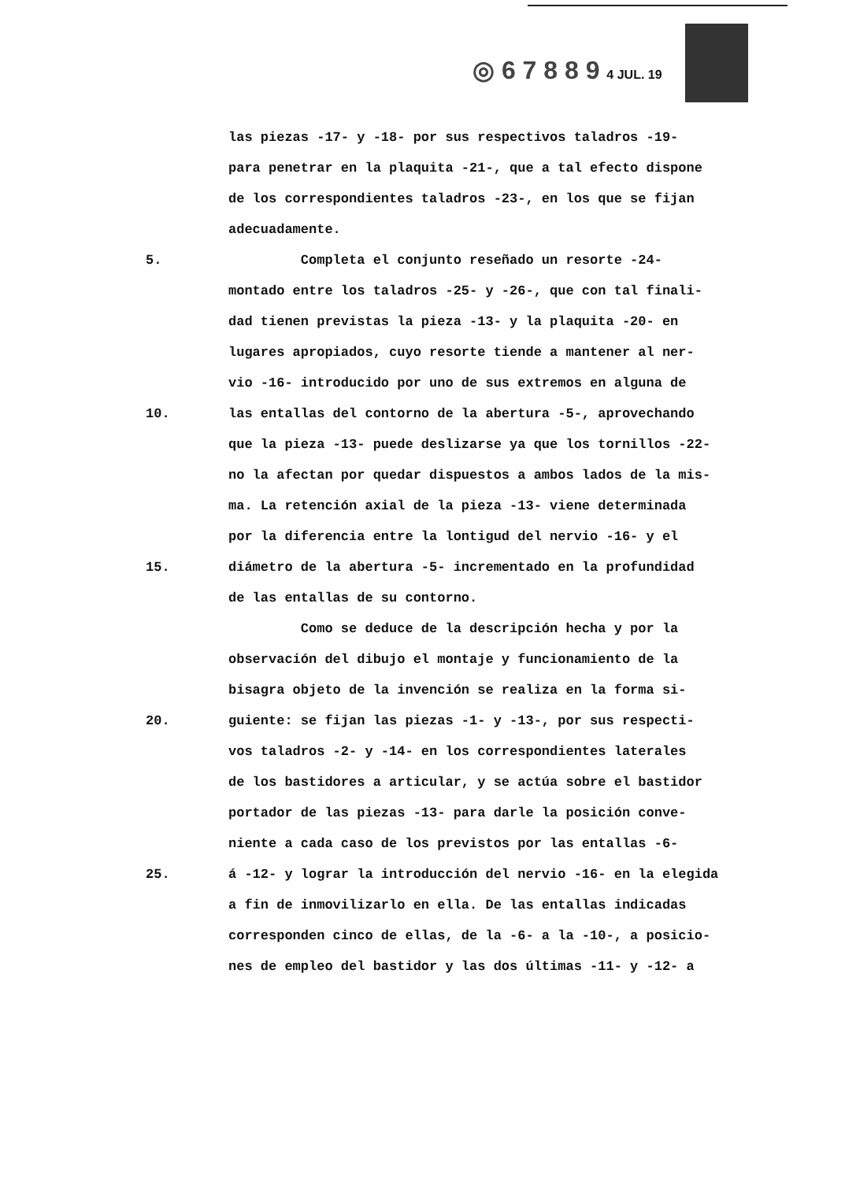◎ 6 7 8 8 9 4 JUL. 19
las piezas -17- y -18- por sus respectivos taladros -19-
para penetrar en la plaquita -21-, que a tal efecto dispone
de los correspondientes taladros -23-, en los que se fijan
adecuadamente.
5. Completa el conjunto reseñado un resorte -24-
montado entre los taladros -25- y -26-, que con tal finali-
dad tienen previstas la pieza -13- y la plaquita -20- en
lugares apropiados, cuyo resorte tiende a mantener al ner-
vio -16- introducido por uno de sus extremos en alguna de
10. las entallas del contorno de la abertura -5-, aprovechando
que la pieza -13- puede deslizarse ya que los tornillos -22-
no la afectan por quedar dispuestos a ambos lados de la mis-
ma. La retención axial de la pieza -13- viene determinada
por la diferencia entre la lontigud del nervio -16- y el
15. diámetro de la abertura -5- incrementado en la profundidad
de las entallas de su contorno.
Como se deduce de la descripción hecha y por la
observación del dibujo el montaje y funcionamiento de la
bisagra objeto de la invención se realiza en la forma si-
20. guiente: se fijan las piezas -1- y -13-, por sus respecti-
vos taladros -2- y -14- en los correspondientes laterales
de los bastidores a articular, y se actúa sobre el bastidor
portador de las piezas -13- para darle la posición conve-
niente a cada caso de los previstos por las entallas -6-
25. á -12- y lograr la introducción del nervio -16- en la elegida
a fin de inmovilizarlo en ella. De las entallas indicadas
corresponden cinco de ellas, de la -6- a la -10-, a posicio-
nes de empleo del bastidor y las dos últimas -11- y -12- a